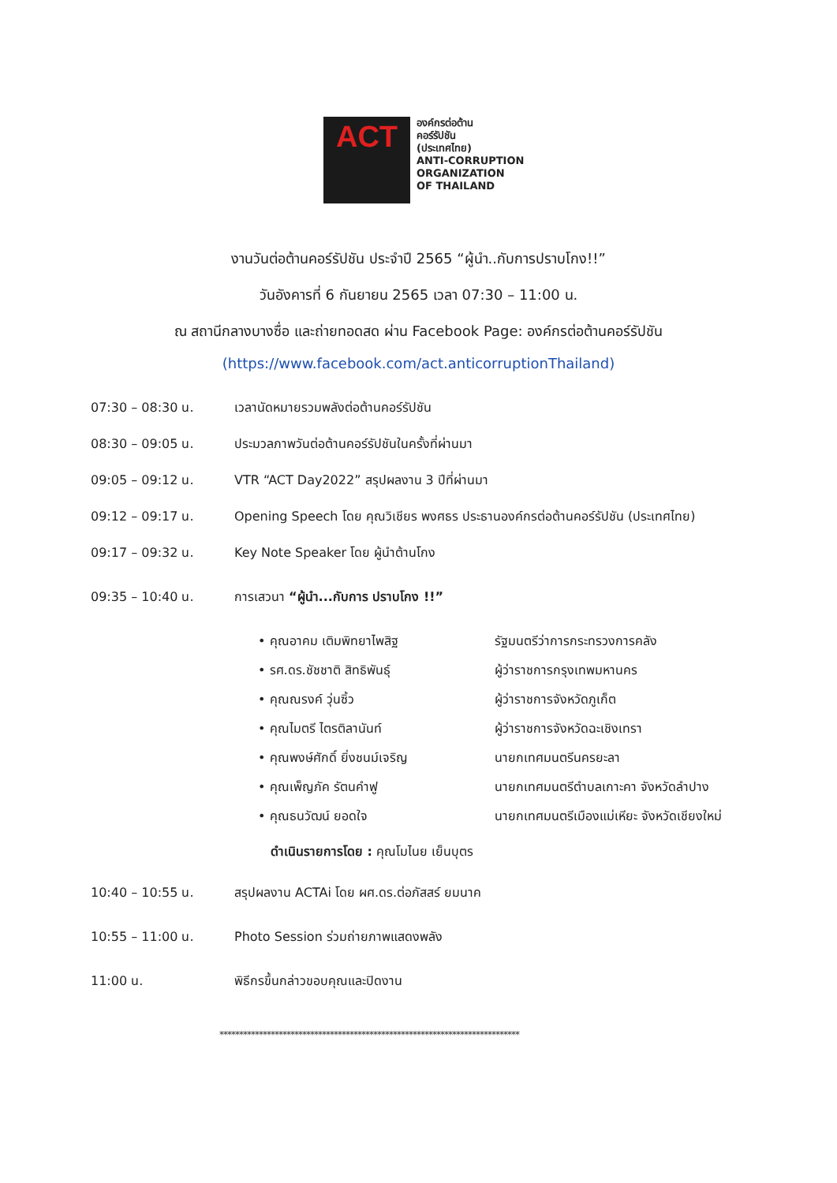ACT
องค์กรต่อต้าน
คอร์รัปชัน
(ประเทศไทย)
ANTI-CORRUPTION
ORGANIZATION
OF THAILAND
งานวันต่อต้านคอร์รัปชัน ประจำปี 2565 “ผู้นำ..กับการปราบโกง!!”
วันอังคารที่ 6 กันยายน 2565 เวลา 07:30 – 11:00 น.
ณ สถานีกลางบางซื่อ และถ่ายทอดสด ผ่าน Facebook Page: องค์กรต่อต้านคอร์รัปชัน
(https://www.facebook.com/act.anticorruptionThailand)
07:30 – 08:30 น. เวลานัดหมายรวมพลังต่อต้านคอร์รัปชัน
08:30 – 09:05 น. ประมวลภาพวันต่อต้านคอร์รัปชันในครั้งที่ผ่านมา
09:05 – 09:12 น. VTR “ACT Day2022” สรุปผลงาน 3 ปีที่ผ่านมา
09:12 – 09:17 น. Opening Speech โดย คุณวิเชียร พงศธร ประธานองค์กรต่อต้านคอร์รัปชัน (ประเทศไทย)
09:17 – 09:32 น. Key Note Speaker โดย ผู้นำต้านโกง
09:35 – 10:40 น. การเสวนา “ผู้นำ...กับการ ปราบโกง !!”
• คุณอาคม เติมพิทยาไพสิฐ รัฐมนตรีว่าการกระทรวงการคลัง
• รศ.ดร.ชัชชาติ สิทธิพันธุ์ ผู้ว่าราชการกรุงเทพมหานคร
• คุณณรงค์ วุ่นซิ้ว ผู้ว่าราชการจังหวัดภูเก็ต
• คุณไมตรี ไตรติลานันท์ ผู้ว่าราชการจังหวัดฉะเชิงเทรา
• คุณพงษ์ศักดิ์ ยิ่งชนม์เจริญ นายกเทศมนตรีนครยะลา
• คุณเพ็ญภัค รัตนคำฟู นายกเทศมนตรีตำบลเกาะคา จังหวัดลำปาง
• คุณธนวัฒน์ ยอดใจ นายกเทศมนตรีเมืองแม่เหียะ จังหวัดเชียงใหม่
ดำเนินรายการโดย : คุณโมไนย เย็นบุตร
10:40 – 10:55 น. สรุปผลงาน ACTAi โดย ผศ.ดร.ต่อภัสสร์ ยมนาค
10:55 – 11:00 น. Photo Session ร่วมถ่ายภาพแสดงพลัง
11:00 น. พิธีกรขึ้นกล่าวขอบคุณและปิดงาน
****************************************************************************